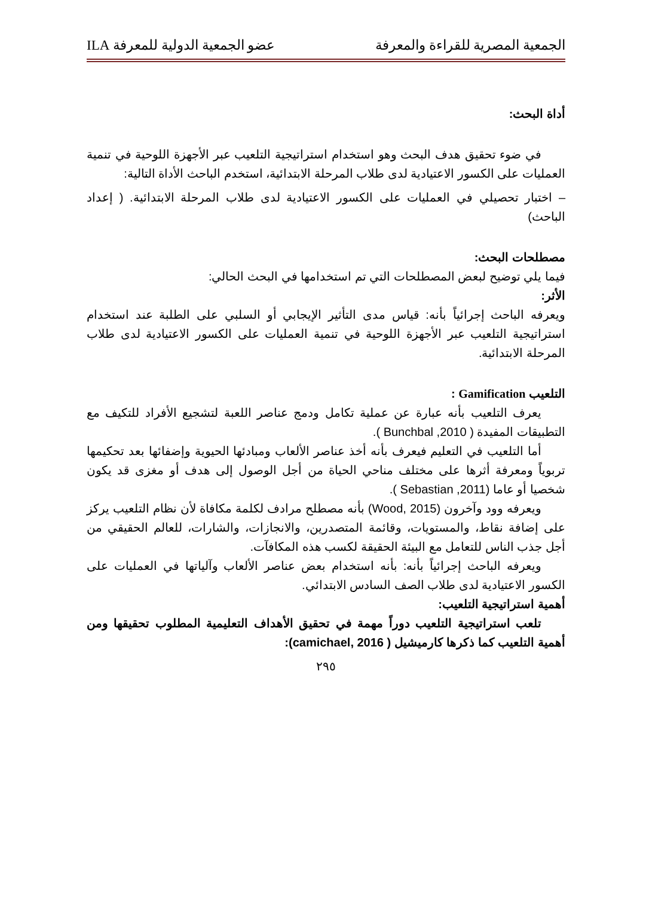الجمعية المصرية للقراءة والمعرفة عضو الجمعية الدولية للمعرفة ILA
أداة البحث:
في ضوء تحقيق هدف البحث وهو استخدام استراتيجية التلعيب عبر الأجهزة اللوحية في تنمية العمليات على الكسور الاعتيادية لدى طلاب المرحلة الابتدائية، استخدم الباحث الأداة التالية:
– اختبار تحصيلي في العمليات على الكسور الاعتيادية لدى طلاب المرحلة الابتدائية. ( إعداد الباحث)
مصطلحات البحث:
فيما يلي توضيح لبعض المصطلحات التي تم استخدامها في البحث الحالي:
الأثر:
ويعرفه الباحث إجرائياً بأنه: قياس مدى التأثير الإيجابي أو السلبي على الطلبة عند استخدام استراتيجية التلعيب عبر الأجهزة اللوحية في تنمية العمليات على الكسور الاعتيادية لدى طلاب المرحلة الابتدائية.
التلعيب Gamification :
يعرف التلعيب بأنه عبارة عن عملية تكامل ودمج عناصر اللعبة لتشجيع الأفراد للتكيف مع التطبيقات المفيدة ( Bunchbal ,2010 ).
أما التلعيب في التعليم فيعرف بأنه أخذ عناصر الألعاب ومبادئها الحيوية وإضفائها بعد تحكيمها تربوياً ومعرفة أثرها على مختلف مناحي الحياة من أجل الوصول إلى هدف أو مغزى قد يكون شخصيا أو عاما (Sebastian ,2011 ).
ويعرفه وود وآخرون (Wood, 2015) بأنه مصطلح مرادف لكلمة مكافاة لأن نظام التلعيب يركز على إضافة نقاط، والمستويات، وقائمة المتصدرين، والانجازات، والشارات، للعالم الحقيقي من أجل جذب الناس للتعامل مع البيئة الحقيقة لكسب هذه المكافآت.
ويعرفه الباحث إجرائياً بأنه: بأنه استخدام بعض عناصر الألعاب وآلياتها في العمليات على الكسور الاعتيادية لدى طلاب الصف السادس الابتدائي.
أهمية استراتيجية التلعيب:
تلعب استراتيجية التلعيب دوراً مهمة في تحقيق الأهداف التعليمية المطلوب تحقيقها ومن أهمية التلعيب كما ذكرها كارميشيل ( camichael, 2016):
٢٩٥